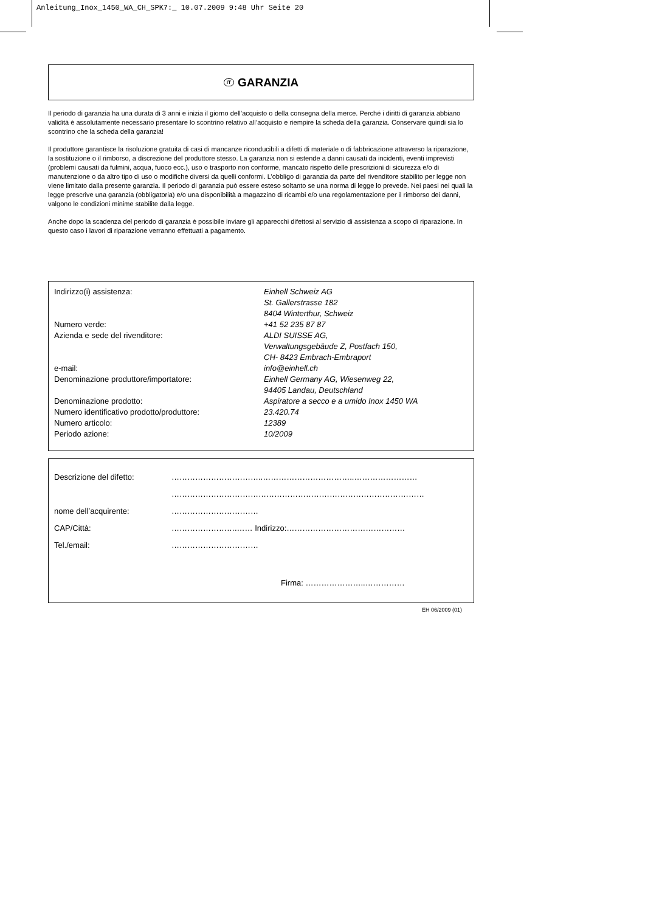Anleitung_Inox_1450_WA_CH_SPK7:_ 10.07.2009 9:48 Uhr Seite 20
IT GARANZIA
Il periodo di garanzia ha una durata di 3 anni e inizia il giorno dell’acquisto o della consegna della merce. Perché i diritti di garanzia abbiano validità è assolutamente necessario presentare lo scontrino relativo all’acquisto e riempire la scheda della garanzia. Conservare quindi sia lo scontrino che la scheda della garanzia!
Il produttore garantisce la risoluzione gratuita di casi di mancanze riconducibili a difetti di materiale o di fabbricazione attraverso la riparazione, la sostituzione o il rimborso, a discrezione del produttore stesso. La garanzia non si estende a danni causati da incidenti, eventi imprevisti (problemi causati da fulmini, acqua, fuoco ecc.), uso o trasporto non conforme, mancato rispetto delle prescrizioni di sicurezza e/o di manutenzione o da altro tipo di uso o modifiche diversi da quelli conformi. L’obbligo di garanzia da parte del rivenditore stabilito per legge non viene limitato dalla presente garanzia. Il periodo di garanzia può essere esteso soltanto se una norma di legge lo prevede. Nei paesi nei quali la legge prescrive una garanzia (obbligatoria) e/o una disponibilità a magazzino di ricambi e/o una regolamentazione per il rimborso dei danni, valgono le condizioni minime stabilite dalla legge.
Anche dopo la scadenza del periodo di garanzia è possibile inviare gli apparecchi difettosi al servizio di assistenza a scopo di riparazione. In questo caso i lavori di riparazione verranno effettuati a pagamento.
| Indirizzo(i) assistenza: | Einhell Schweiz AG St. Gallerstrasse 182 8404 Winterthur, Schweiz |
| Numero verde: | +41 52 235 87 87 |
| Azienda e sede del rivenditore: | ALDI SUISSE AG, Verwaltungsgebäude Z, Postfach 150, CH- 8423 Embrach-Embraport |
| e-mail: | info@einhell.ch |
| Denominazione produttore/importatore: | Einhell Germany AG, Wiesenweg 22, 94405 Landau, Deutschland |
| Denominazione prodotto: | Aspiratore a secco e a umido Inox 1450 WA |
| Numero identificativo prodotto/produttore: | 23.420.74 |
| Numero articolo: | 12389 |
| Periodo azione: | 10/2009 |
| Descrizione del difetto: | ……………………………..……………………………..…………………… |
| | …………………………………………………………………………………… |
| nome dell’acquirente: | …………………………… |
| CAP/Città: | …………………….…… Indirizzo:……………………………………… |
| Tel./email: | …………………………… |
| | Firma: …………………..…………… |
EH 06/2009 (01)